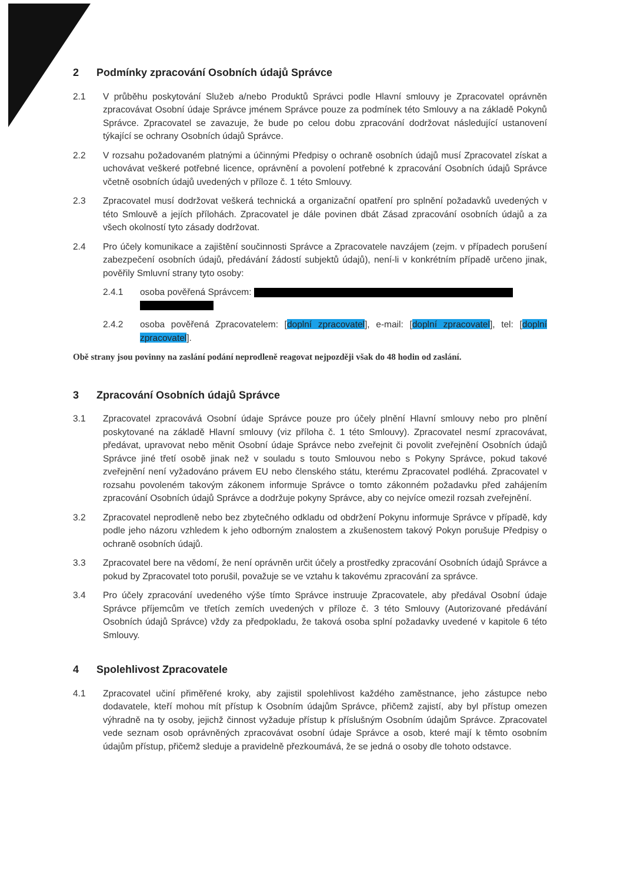2 Podmínky zpracování Osobních údajů Správce
2.1 V průběhu poskytování Služeb a/nebo Produktů Správci podle Hlavní smlouvy je Zpracovatel oprávněn zpracovávat Osobní údaje Správce jménem Správce pouze za podmínek této Smlouvy a na základě Pokynů Správce. Zpracovatel se zavazuje, že bude po celou dobu zpracování dodržovat následující ustanovení týkající se ochrany Osobních údajů Správce.
2.2 V rozsahu požadovaném platnými a účinnými Předpisy o ochraně osobních údajů musí Zpracovatel získat a uchovávat veškeré potřebné licence, oprávnění a povolení potřebné k zpracování Osobních údajů Správce včetně osobních údajů uvedených v příloze č. 1 této Smlouvy.
2.3 Zpracovatel musí dodržovat veškerá technická a organizační opatření pro splnění požadavků uvedených v této Smlouvě a jejích přílohách. Zpracovatel je dále povinen dbát Zásad zpracování osobních údajů a za všech okolností tyto zásady dodržovat.
2.4 Pro účely komunikace a zajištění součinnosti Správce a Zpracovatele navzájem (zejm. v případech porušení zabezpečení osobních údajů, předávání žádostí subjektů údajů), není-li v konkrétním případě určeno jinak, pověřily Smluvní strany tyto osoby:
2.4.1 osoba pověřená Správcem:
2.4.2 osoba pověřená Zpracovatelem: [doplní zpracovatel], e-mail: [doplní zpracovatel], tel: [doplní zpracovatel].
Obě strany jsou povinny na zaslání podání neprodleně reagovat nejpozději však do 48 hodin od zaslání.
3 Zpracování Osobních údajů Správce
3.1 Zpracovatel zpracovává Osobní údaje Správce pouze pro účely plnění Hlavní smlouvy nebo pro plnění poskytované na základě Hlavní smlouvy (viz příloha č. 1 této Smlouvy). Zpracovatel nesmí zpracovávat, předávat, upravovat nebo měnit Osobní údaje Správce nebo zveřejnit či povolit zveřejnění Osobních údajů Správce jiné třetí osobě jinak než v souladu s touto Smlouvou nebo s Pokyny Správce, pokud takové zveřejnění není vyžadováno právem EU nebo členského státu, kterému Zpracovatel podléhá. Zpracovatel v rozsahu povoleném takovým zákonem informuje Správce o tomto zákonném požadavku před zahájením zpracování Osobních údajů Správce a dodržuje pokyny Správce, aby co nejvíce omezil rozsah zveřejnění.
3.2 Zpracovatel neprodleně nebo bez zbytečného odkladu od obdržení Pokynu informuje Správce v případě, kdy podle jeho názoru vzhledem k jeho odborným znalostem a zkušenostem takový Pokyn porušuje Předpisy o ochraně osobních údajů.
3.3 Zpracovatel bere na vědomí, že není oprávněn určit účely a prostředky zpracování Osobních údajů Správce a pokud by Zpracovatel toto porušil, považuje se ve vztahu k takovému zpracování za správce.
3.4 Pro účely zpracování uvedeného výše tímto Správce instruuje Zpracovatele, aby předával Osobní údaje Správce příjemcům ve třetích zemích uvedených v příloze č. 3 této Smlouvy (Autorizované předávání Osobních údajů Správce) vždy za předpokladu, že taková osoba splní požadavky uvedené v kapitole 6 této Smlouvy.
4 Spolehlivost Zpracovatele
4.1 Zpracovatel učiní přiměřené kroky, aby zajistil spolehlivost každého zaměstnance, jeho zástupce nebo dodavatele, kteří mohou mít přístup k Osobním údajům Správce, přičemž zajistí, aby byl přístup omezen výhradně na ty osoby, jejichž činnost vyžaduje přístup k příslušným Osobním údajům Správce. Zpracovatel vede seznam osob oprávněných zpracovávat osobní údaje Správce a osob, které mají k těmto osobním údajům přístup, přičemž sleduje a pravidelně přezkoumává, že se jedná o osoby dle tohoto odstavce.